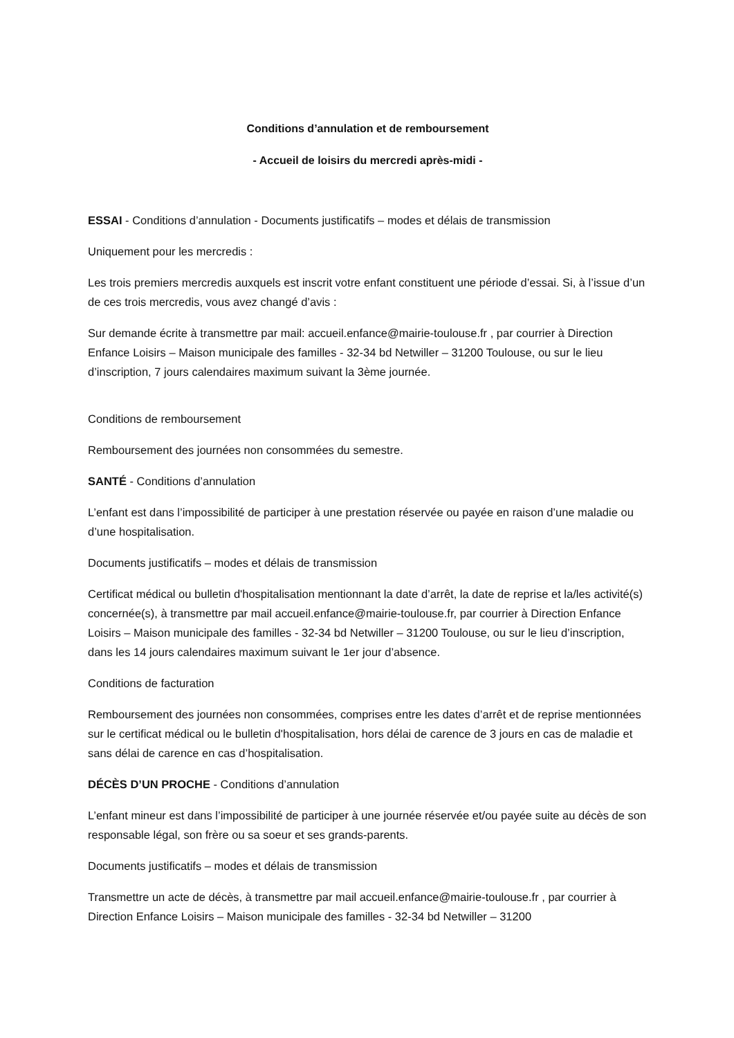Conditions d’annulation et de remboursement
- Accueil de loisirs du mercredi après-midi -
ESSAI - Conditions d’annulation - Documents justificatifs – modes et délais de transmission
Uniquement pour les mercredis :
Les trois premiers mercredis auxquels est inscrit votre enfant constituent une période d’essai. Si, à l’issue d’un de ces trois mercredis, vous avez changé d’avis :
Sur demande écrite à transmettre par mail: accueil.enfance@mairie-toulouse.fr , par courrier à Direction Enfance Loisirs – Maison municipale des familles - 32-34 bd Netwiller – 31200 Toulouse, ou sur le lieu d’inscription, 7 jours calendaires maximum suivant la 3ème journée.
Conditions de remboursement
Remboursement des journées non consommées du semestre.
SANTÉ - Conditions d’annulation
L’enfant est dans l’impossibilité de participer à une prestation réservée ou payée en raison d’une maladie ou d’une hospitalisation.
Documents justificatifs – modes et délais de transmission
Certificat médical ou bulletin d'hospitalisation mentionnant la date d’arrêt, la date de reprise et la/les activité(s) concernée(s), à transmettre par mail accueil.enfance@mairie-toulouse.fr, par courrier à Direction Enfance Loisirs – Maison municipale des familles - 32-34 bd Netwiller – 31200 Toulouse, ou sur le lieu d’inscription, dans les 14 jours calendaires maximum suivant le 1er jour d’absence.
Conditions de facturation
Remboursement des journées non consommées, comprises entre les dates d’arrêt et de reprise mentionnées sur le certificat médical ou le bulletin d'hospitalisation, hors délai de carence de 3 jours en cas de maladie et sans délai de carence en cas d’hospitalisation.
DÉCÈS D’UN PROCHE - Conditions d’annulation
L’enfant mineur est dans l’impossibilité de participer à une journée réservée et/ou payée suite au décès de son responsable légal, son frère ou sa soeur et ses grands-parents.
Documents justificatifs – modes et délais de transmission
Transmettre un acte de décès, à transmettre par mail accueil.enfance@mairie-toulouse.fr , par courrier à Direction Enfance Loisirs – Maison municipale des familles - 32-34 bd Netwiller – 31200